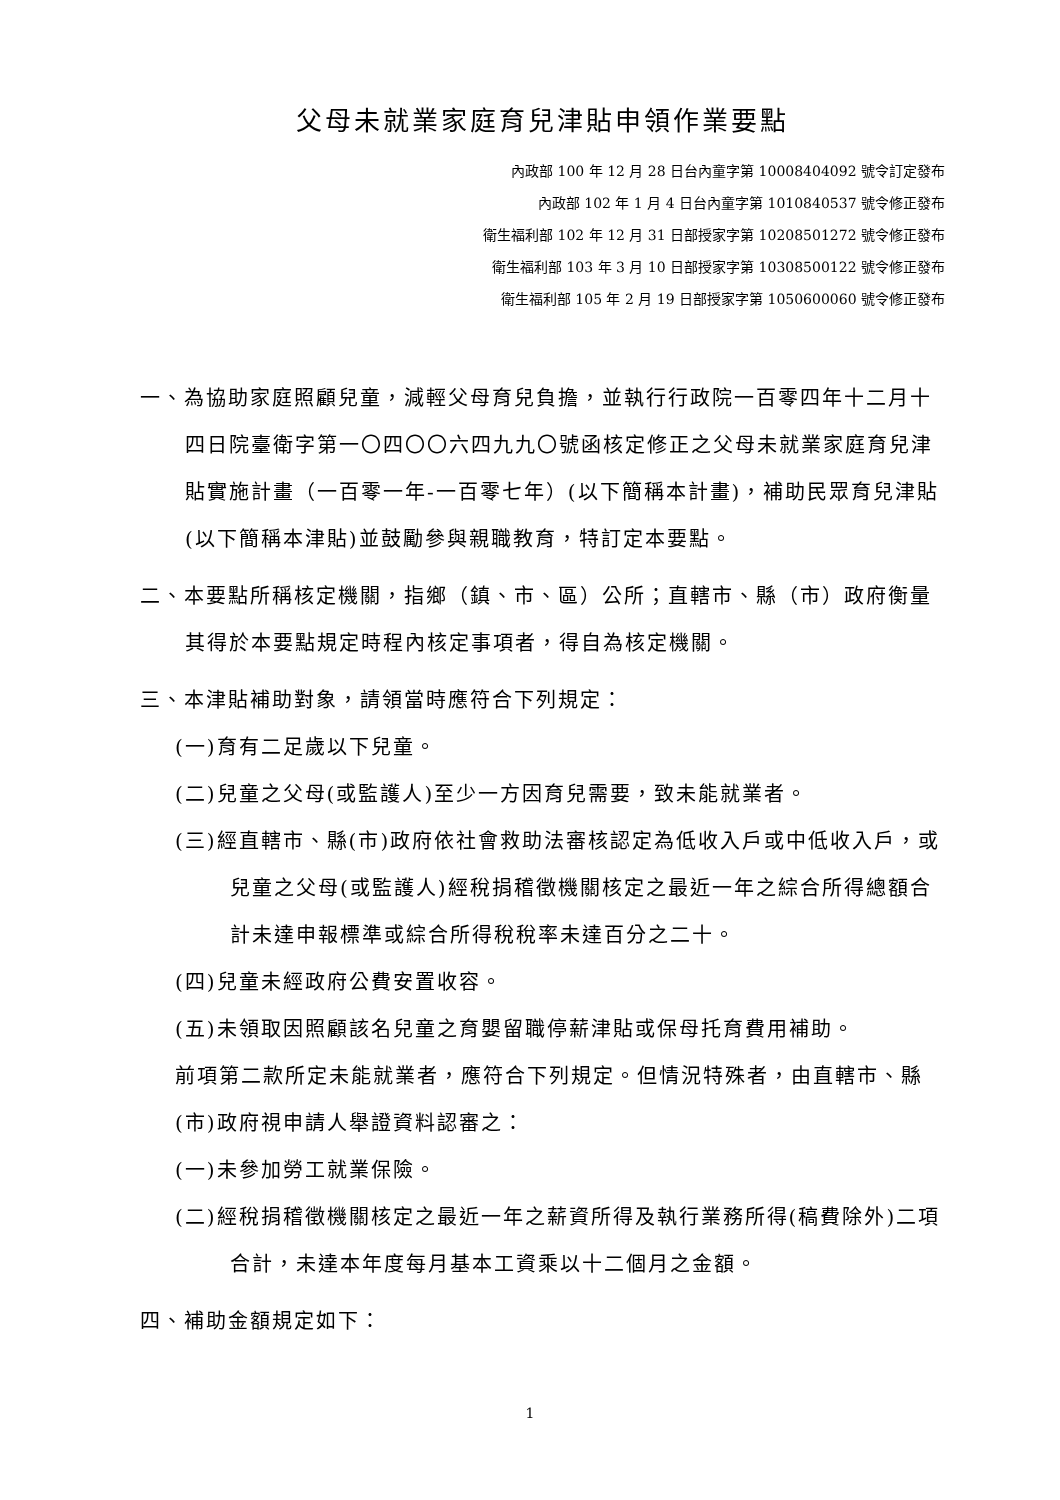父母未就業家庭育兒津貼申領作業要點
內政部 100 年 12 月 28 日台內童字第 10008404092 號令訂定發布
內政部 102 年 1 月 4 日台內童字第 1010840537 號令修正發布
衛生福利部 102 年 12 月 31 日部授家字第 10208501272 號令修正發布
衛生福利部 103 年 3 月 10 日部授家字第 10308500122 號令修正發布
衛生福利部 105 年 2 月 19 日部授家字第 1050600060 號令修正發布
一、為協助家庭照顧兒童，減輕父母育兒負擔，並執行行政院一百零四年十二月十四日院臺衛字第一〇四〇〇六四九九〇號函核定修正之父母未就業家庭育兒津貼實施計畫（一百零一年-一百零七年）(以下簡稱本計畫)，補助民眾育兒津貼(以下簡稱本津貼)並鼓勵參與親職教育，特訂定本要點。
二、本要點所稱核定機關，指鄉（鎮、市、區）公所；直轄市、縣（市）政府衡量其得於本要點規定時程內核定事項者，得自為核定機關。
三、本津貼補助對象，請領當時應符合下列規定：
(一)育有二足歲以下兒童。
(二)兒童之父母(或監護人)至少一方因育兒需要，致未能就業者。
(三)經直轄市、縣(市)政府依社會救助法審核認定為低收入戶或中低收入戶，或兒童之父母(或監護人)經稅捐稽徵機關核定之最近一年之綜合所得總額合計未達申報標準或綜合所得稅稅率未達百分之二十。
(四)兒童未經政府公費安置收容。
(五)未領取因照顧該名兒童之育嬰留職停薪津貼或保母托育費用補助。
前項第二款所定未能就業者，應符合下列規定。但情況特殊者，由直轄市、縣(市)政府視申請人舉證資料認審之：
(一)未參加勞工就業保險。
(二)經稅捐稽徵機關核定之最近一年之薪資所得及執行業務所得(稿費除外)二項合計，未達本年度每月基本工資乘以十二個月之金額。
四、補助金額規定如下：
1